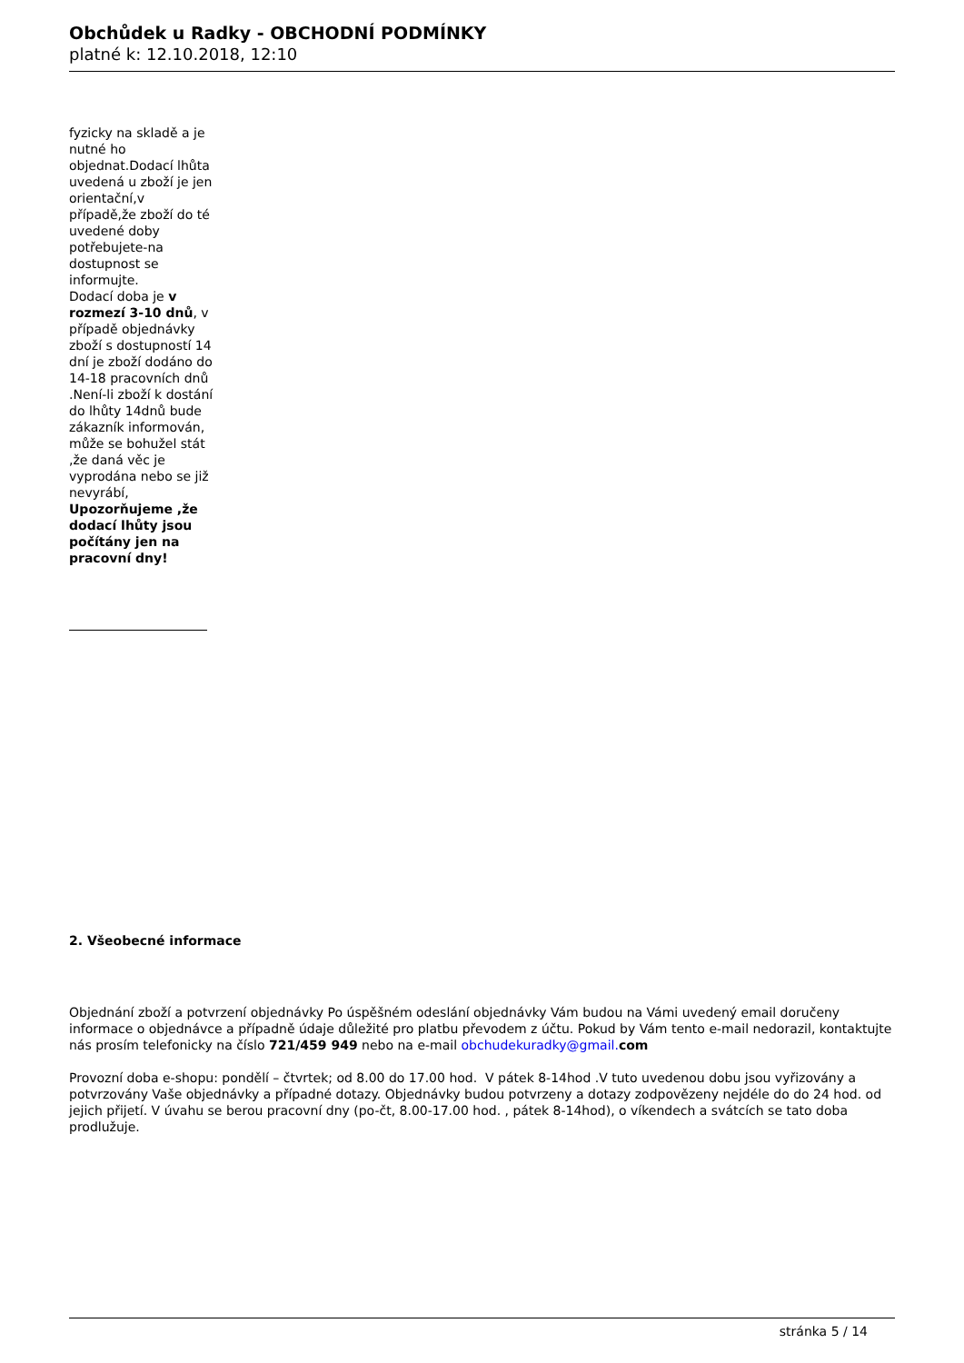Obchůdek u Radky - OBCHODNÍ PODMÍNKY
platné k: 12.10.2018, 12:10
fyzicky na skladě a je nutné ho objednat.Dodací lhůta uvedená u zboží je jen orientační,v případě,že zboží do té uvedené doby potřebujete-na dostupnost se informujte.
Dodací doba je v rozmezí 3-10 dnů, v případě objednávky zboží s dostupností 14 dní je zboží dodáno do 14-18 pracovních dnů .Není-li zboží k dostání do lhůty 14dnů bude zákazník informován, může se bohužel stát ,že daná věc je vyprodána nebo se již nevyrábí, Upozorňujeme ,že dodací lhůty jsou počítány jen na pracovní dny!
2. Všeobecné informace
Objednání zboží a potvrzení objednávky Po úspěšném odeslání objednávky Vám budou na Vámi uvedený email doručeny informace o objednávce a případně údaje důležité pro platbu převodem z účtu. Pokud by Vám tento e-mail nedorazil, kontaktujte nás prosím telefonicky na číslo 721/459 949 nebo na e-mail obchudekuradky@gmail. com
Provozní doba e-shopu: pondělí – čtvrtek; od 8.00 do 17.00 hod. V pátek 8-14hod .V tuto uvedenou dobu jsou vyřizovány a potvrzovány Vaše objednávky a případné dotazy. Objednávky budou potvrzeny a dotazy zodpovězeny nejdéle do do 24 hod. od jejich přijetí. V úvahu se berou pracovní dny (po-čt, 8.00-17.00 hod. , pátek 8-14hod), o víkendech a svátcích se tato doba prodlužuje.
stránka 5 / 14